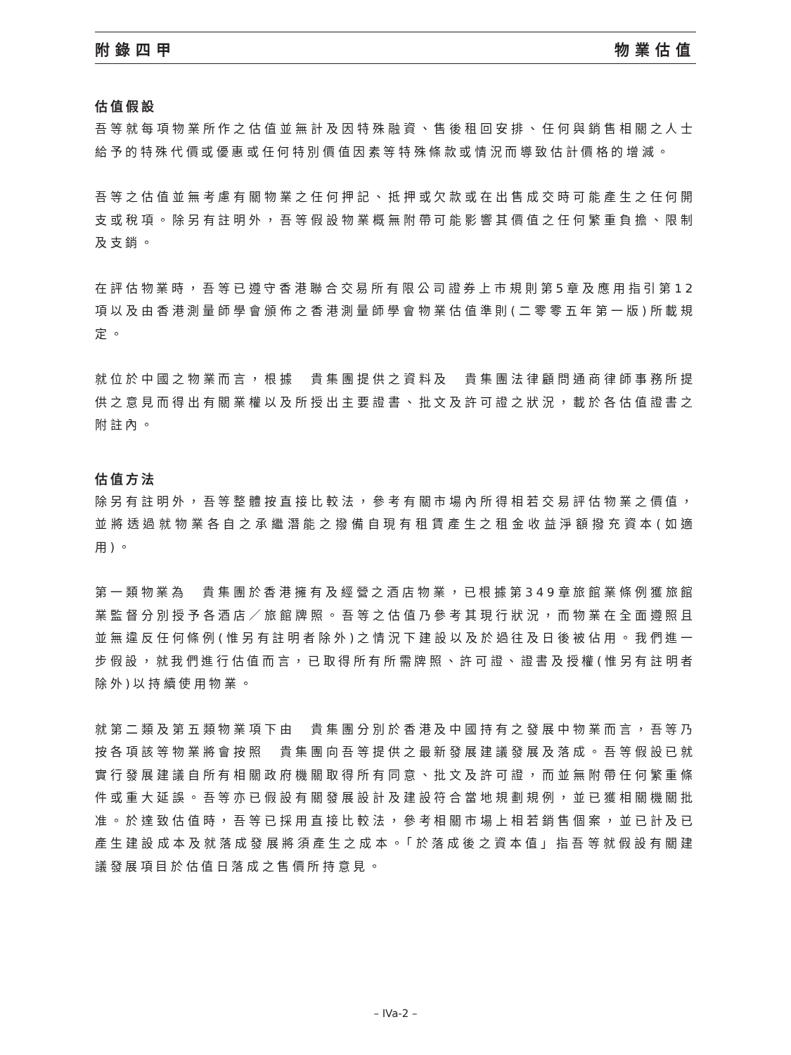附錄四甲 物業估值
估值假設
吾等就每項物業所作之估值並無計及因特殊融資、售後租回安排、任何與銷售相關之人士給予的特殊代價或優惠或任何特別價值因素等特殊條款或情況而導致估計價格的增減。
吾等之估值並無考慮有關物業之任何押記、抵押或欠款或在出售成交時可能產生之任何開支或稅項。除另有註明外，吾等假設物業概無附帶可能影響其價值之任何繁重負擔、限制及支銷。
在評估物業時，吾等已遵守香港聯合交易所有限公司證券上市規則第5章及應用指引第12項以及由香港測量師學會頒佈之香港測量師學會物業估值準則(二零零五年第一版)所載規定。
就位於中國之物業而言，根據　貴集團提供之資料及　貴集團法律顧問通商律師事務所提供之意見而得出有關業權以及所授出主要證書、批文及許可證之狀況，載於各估值證書之附註內。
估值方法
除另有註明外，吾等整體按直接比較法，參考有關市場內所得相若交易評估物業之價值，並將透過就物業各自之承繼潛能之撥備自現有租賃產生之租金收益淨額撥充資本(如適用)。
第一類物業為　貴集團於香港擁有及經營之酒店物業，已根據第349章旅館業條例獲旅館業監督分別授予各酒店／旅館牌照。吾等之估值乃參考其現行狀況，而物業在全面遵照且並無違反任何條例(惟另有註明者除外)之情況下建設以及於過往及日後被佔用。我們進一步假設，就我們進行估值而言，已取得所有所需牌照、許可證、證書及授權(惟另有註明者除外)以持續使用物業。
就第二類及第五類物業項下由　貴集團分別於香港及中國持有之發展中物業而言，吾等乃按各項該等物業將會按照　貴集團向吾等提供之最新發展建議發展及落成。吾等假設已就實行發展建議自所有相關政府機關取得所有同意、批文及許可證，而並無附帶任何繁重條件或重大延誤。吾等亦已假設有關發展設計及建設符合當地規劃規例，並已獲相關機關批准。於達致估值時，吾等已採用直接比較法，參考相關市場上相若銷售個案，並已計及已產生建設成本及就落成發展將須產生之成本。「於落成後之資本值」指吾等就假設有關建議發展項目於估值日落成之售價所持意見。
– IVa-2 –